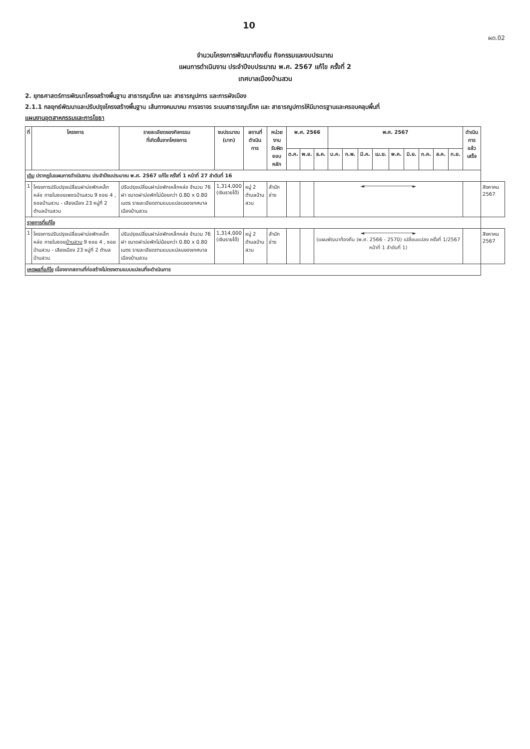10
ผด.02
จำนวนโครงการพัฒนาท้องถิ่น กิจกรรมและงบประมาณ
แผนการดำเนินงาน ประจำปีงบประมาณ พ.ศ. 2567 แก้ไข ครั้งที่ 2
เทศบาลเมืองบ้านสวน
2. ยุทธศาสตร์การพัฒนาโครงสร้างพื้นฐาน สาธารณูปโภค และ สาธารณูปการ และการผังเมือง
2.1.1 กลยุทธ์พัฒนาและปรับปรุงโครงสร้างพื้นฐาน เส้นทางคมนาคม การจราจร ระบบสาธารณูปโภค และ สาธารณูปการให้มีมาตรฐานและครอบคลุมพื้นที่
แผนงานอุตสาหกรรมและการโยธา
| ที่ | โครงการ | รายละเอียดของกิจกรรม ที่เกิดขึ้นจากโครงการ | งบประมาณ (บาท) | สถานที่ ดำเนินการ | หน่วยงาน รับผิดชอบหลัก | พ.ศ. 2566 | | | พ.ศ. 2567 | | | | | | | | | ดำเนินการ แล้วเสร็จ | |
| --- | --- | --- | --- | --- | --- | --- | --- | --- | --- | --- | --- | --- | --- | --- | --- | --- | --- | --- | --- |
| | | | | | | ต.ค. | พ.ย. | ธ.ค. | ม.ค. | ก.พ. | มี.ค. | เม.ย. | พ.ค. | มิ.ย. | ก.ค. | ส.ค. | ก.ย. | | |
| เดิม ปรากฏในแผนการดำเนินงาน ประจำปีงบประมาณ พ.ศ. 2567 แก้ไข ครั้งที่ 1 หน้าที่ 27 ลำดับที่ 16 | | | | | | | | | | | | | | | | | | | |
| 1 | โครงการปรับปรุงเปลี่ยนฝาบ่อพักเหล็กหล่อ ภายในซอยเพชรบ้านสวน 9 ซอย 4 , ซอยบ้านสวน - เสียงเมือง 23 หมู่ที่ 2 ตำบลบ้านสวน | ปรับปรุงเปลี่ยนฝาบ่อพักเหล็กหล่อ จำนวน 76 ฝา ขนาดฝาบ่อพักไม่น้อยกว่า 0.80 x 0.80 เมตร รายละเอียดตามแบบแปลนของเทศบาลเมืองบ้านสวน | 1,314,000 (เงินรายได้) | หมู่ 2 ตำบลบ้านสวน | สำนักช่าง | | | ◄────────────────► | | | | | | | | | | | สิงหาคม 2567 |
| รายการที่แก้ไข | | | | | | | | | | | | | | | | | | | |
| 1 | โครงการปรับปรุงเปลี่ยนฝาบ่อพักเหล็กหล่อ ภายในซอย บ้านสวน 9 ซอย 4 , ซอยบ้านสวน - เสียงเมือง 23 หมู่ที่ 2 ตำบลบ้านสวน | ปรับปรุงเปลี่ยนฝาบ่อพักเหล็กหล่อ จำนวน 76 ฝา ขนาดฝาบ่อพักไม่น้อยกว่า 0.80 x 0.80 เมตร รายละเอียดตามแบบแปลนของเทศบาลเมืองบ้านสวน | 1,314,000 (เงินรายได้) | หมู่ 2 ตำบลบ้านสวน | สำนักช่าง | | | ◄────────────────► (แผนพัฒนาท้องถิ่น (พ.ศ. 2566 - 2570) เปลี่ยนแปลง ครั้งที่ 1/2567 หน้าที่ 1 ลำดับที่ 1) | | | | | | | | | | | สิงหาคม 2567 |
| เหตุผลที่แก้ไข เนื่องจากสถานที่ก่อสร้างไม่ตรงตามแบบแปลนที่จะดำเนินการ | | | | | | | | | | | | | | | | | | | |